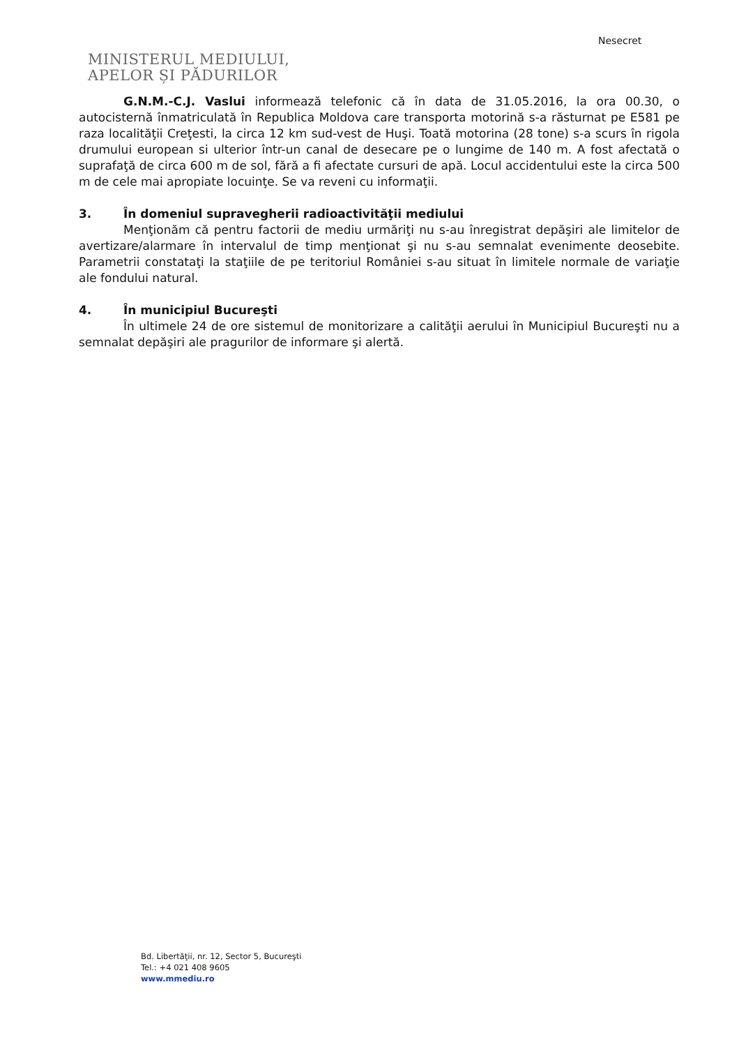Nesecret
MINISTERUL MEDIULUI,
APELOR ȘI PĂDURILOR
G.N.M.-C.J. Vaslui informează telefonic că în data de 31.05.2016, la ora 00.30, o autocisternă înmatriculată în Republica Moldova care transporta motorină s-a răsturnat pe E581 pe raza localităţii Creţesti, la circa 12 km sud-vest de Huşi. Toată motorina (28 tone) s-a scurs în rigola drumului european si ulterior într-un canal de desecare pe o lungime de 140 m. A fost afectată o suprafaţă de circa 600 m de sol, fără a fi afectate cursuri de apă. Locul accidentului este la circa 500 m de cele mai apropiate locuinţe. Se va reveni cu informaţii.
3. În domeniul supravegherii radioactivităţii mediului
Menţionăm că pentru factorii de mediu urmăriţi nu s-au înregistrat depăşiri ale limitelor de avertizare/alarmare în intervalul de timp menţionat şi nu s-au semnalat evenimente deosebite. Parametrii constataţi la staţiile de pe teritoriul României s-au situat în limitele normale de variaţie ale fondului natural.
4. În municipiul Bucureşti
În ultimele 24 de ore sistemul de monitorizare a calităţii aerului în Municipiul Bucureşti nu a semnalat depăşiri ale pragurilor de informare şi alertă.
Bd. Libertăţii, nr. 12, Sector 5, Bucureşti
Tel.: +4 021 408 9605
www.mmediu.ro